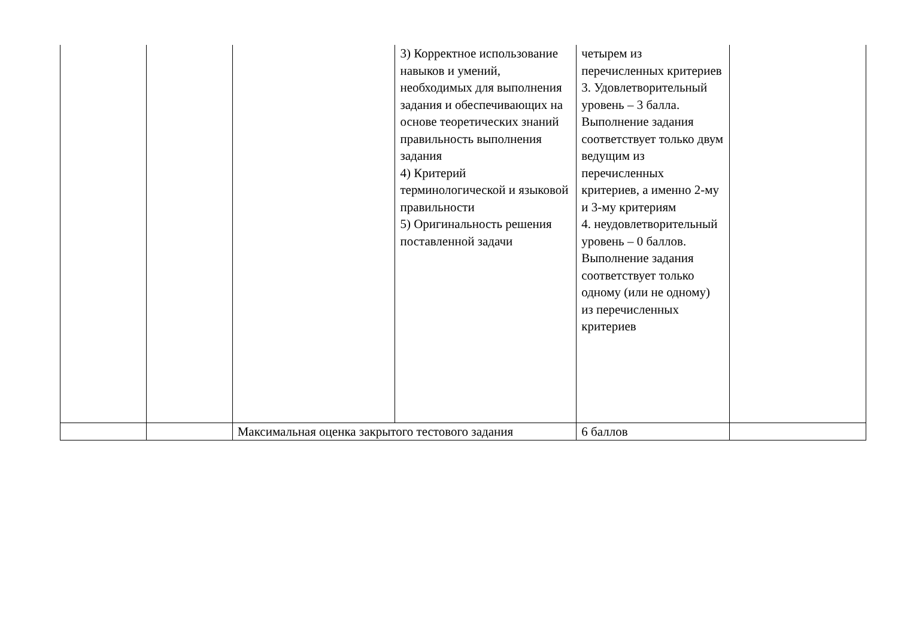| | | | 3) Корректное использование навыков и умений, необходимых для выполнения задания и обеспечивающих на основе теоретических знаний правильность выполнения задания 4) Критерий терминологической и языковой правильности 5) Оригинальность решения поставленной задачи | четырем из перечисленных критериев 3. Удовлетворительный уровень – 3 балла. Выполнение задания соответствует только двум ведущим из перечисленных критериев, а именно 2-му и 3-му критериям 4. неудовлетворительный уровень – 0 баллов. Выполнение задания соответствует только одному (или не одному) из перечисленных критериев | |
| | | Максимальная оценка закрытого тестового задания | | 6 баллов | |